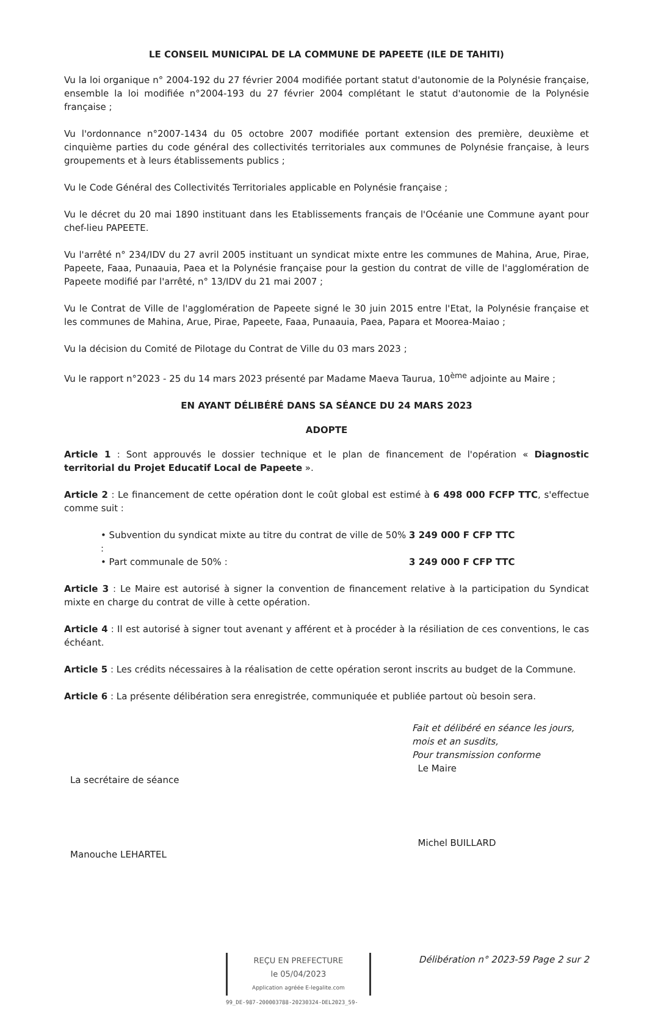LE CONSEIL MUNICIPAL DE LA COMMUNE DE PAPEETE (ILE DE TAHITI)
Vu la loi organique n° 2004-192 du 27 février 2004 modifiée portant statut d'autonomie de la Polynésie française, ensemble la loi modifiée n°2004-193 du 27 février 2004 complétant le statut d'autonomie de la Polynésie française ;
Vu l'ordonnance n°2007-1434 du 05 octobre 2007 modifiée portant extension des première, deuxième et cinquième parties du code général des collectivités territoriales aux communes de Polynésie française, à leurs groupements et à leurs établissements publics ;
Vu le Code Général des Collectivités Territoriales applicable en Polynésie française ;
Vu le décret du 20 mai 1890 instituant dans les Etablissements français de l'Océanie une Commune ayant pour chef-lieu PAPEETE.
Vu l'arrêté n° 234/IDV du 27 avril 2005 instituant un syndicat mixte entre les communes de Mahina, Arue, Pirae, Papeete, Faaa, Punaauia, Paea et la Polynésie française pour la gestion du contrat de ville de l'agglomération de Papeete modifié par l'arrêté, n° 13/IDV du 21 mai 2007 ;
Vu le Contrat de Ville de l'agglomération de Papeete signé le 30 juin 2015 entre l'Etat, la Polynésie française et les communes de Mahina, Arue, Pirae, Papeete, Faaa, Punaauia, Paea, Papara et Moorea-Maiao ;
Vu la décision du Comité de Pilotage du Contrat de Ville du 03 mars 2023 ;
Vu le rapport n°2023 - 25 du 14 mars 2023 présenté par Madame Maeva Taurua, 10<sup>ème</sup> adjointe au Maire ;
EN AYANT DÉLIBÉRÉ DANS SA SÉANCE DU 24 MARS 2023
ADOPTE
Article 1 : Sont approuvés le dossier technique et le plan de financement de l'opération « Diagnostic territorial du Projet Educatif Local de Papeete ».
Article 2 : Le financement de cette opération dont le coût global est estimé à 6 498 000 FCFP TTC, s'effectue comme suit :
• Subvention du syndicat mixte au titre du contrat de ville de 50% : 3 249 000 F CFP TTC
• Part communale de 50% : 3 249 000 F CFP TTC
Article 3 : Le Maire est autorisé à signer la convention de financement relative à la participation du Syndicat mixte en charge du contrat de ville à cette opération.
Article 4 : Il est autorisé à signer tout avenant y afférent et à procéder à la résiliation de ces conventions, le cas échéant.
Article 5 : Les crédits nécessaires à la réalisation de cette opération seront inscrits au budget de la Commune.
Article 6 : La présente délibération sera enregistrée, communiquée et publiée partout où besoin sera.
La secrétaire de séance
Manouche LEHARTEL
Fait et délibéré en séance les jours, mois et an susdits,
Pour transmission conforme
Le Maire
Michel BUILLARD
REÇU EN PREFECTURE
le 05/04/2023
Application agréée E-legalite.com
99_DE-987-200003788-20230324-DEL2023_59-
Délibération n° 2023-59 Page 2 sur 2